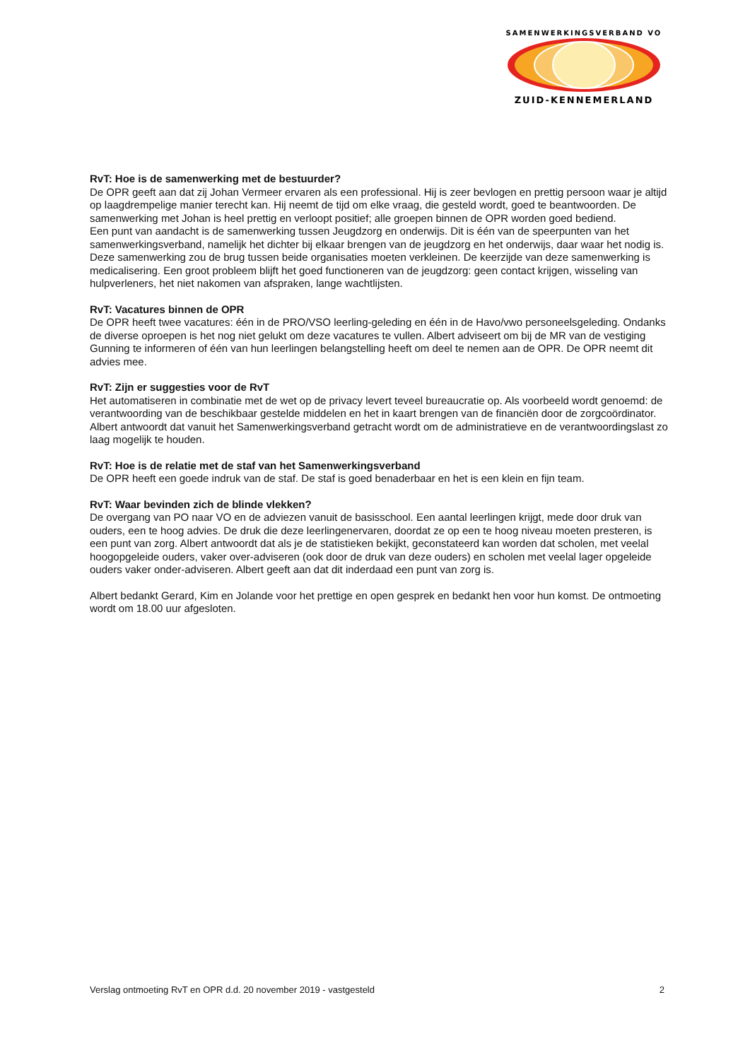SAMENWERKINGSVERBAND VO
ZUID-KENNEMERLAND
RvT: Hoe is de samenwerking met de bestuurder?
De OPR geeft aan dat zij Johan Vermeer ervaren als een professional. Hij is zeer bevlogen en prettig persoon waar je altijd op laagdrempelige manier terecht kan. Hij neemt de tijd om elke vraag, die gesteld wordt, goed te beantwoorden. De samenwerking met Johan is heel prettig en verloopt positief; alle groepen binnen de OPR worden goed bediend.
Een punt van aandacht is de samenwerking tussen Jeugdzorg en onderwijs. Dit is één van de speerpunten van het samenwerkingsverband, namelijk het dichter bij elkaar brengen van de jeugdzorg en het onderwijs, daar waar het nodig is. Deze samenwerking zou de brug tussen beide organisaties moeten verkleinen. De keerzijde van deze samenwerking is medicalisering. Een groot probleem blijft het goed functioneren van de jeugdzorg: geen contact krijgen, wisseling van hulpverleners, het niet nakomen van afspraken, lange wachtlijsten.
RvT: Vacatures binnen de OPR
De OPR heeft twee vacatures: één in de PRO/VSO leerling-geleding en één in de Havo/vwo personeelsgeleding. Ondanks de diverse oproepen is het nog niet gelukt om deze vacatures te vullen. Albert adviseert om bij de MR van de vestiging Gunning te informeren of één van hun leerlingen belangstelling heeft om deel te nemen aan de OPR. De OPR neemt dit advies mee.
RvT: Zijn er suggesties voor de RvT
Het automatiseren in combinatie met de wet op de privacy levert teveel bureaucratie op. Als voorbeeld wordt genoemd: de verantwoording van de beschikbaar gestelde middelen en het in kaart brengen van de financiën door de zorgcoördinator. Albert antwoordt dat vanuit het Samenwerkingsverband getracht wordt om de administratieve en de verantwoordingslast zo laag mogelijk te houden.
RvT: Hoe is de relatie met de staf van het Samenwerkingsverband
De OPR heeft een goede indruk van de staf. De staf is goed benaderbaar en het is een klein en fijn team.
RvT: Waar bevinden zich de blinde vlekken?
De overgang van PO naar VO en de adviezen vanuit de basisschool. Een aantal leerlingen krijgt, mede door druk van ouders, een te hoog advies. De druk die deze leerlingenervaren, doordat ze op een te hoog niveau moeten presteren, is een punt van zorg. Albert antwoordt dat als je de statistieken bekijkt, geconstateerd kan worden dat scholen, met veelal hoogopgeleide ouders, vaker over-adviseren (ook door de druk van deze ouders) en scholen met veelal lager opgeleide ouders vaker onder-adviseren. Albert geeft aan dat dit inderdaad een punt van zorg is.
Albert bedankt Gerard, Kim en Jolande voor het prettige en open gesprek en bedankt hen voor hun komst. De ontmoeting wordt om 18.00 uur afgesloten.
Verslag ontmoeting RvT en OPR d.d. 20 november 2019 - vastgesteld 2